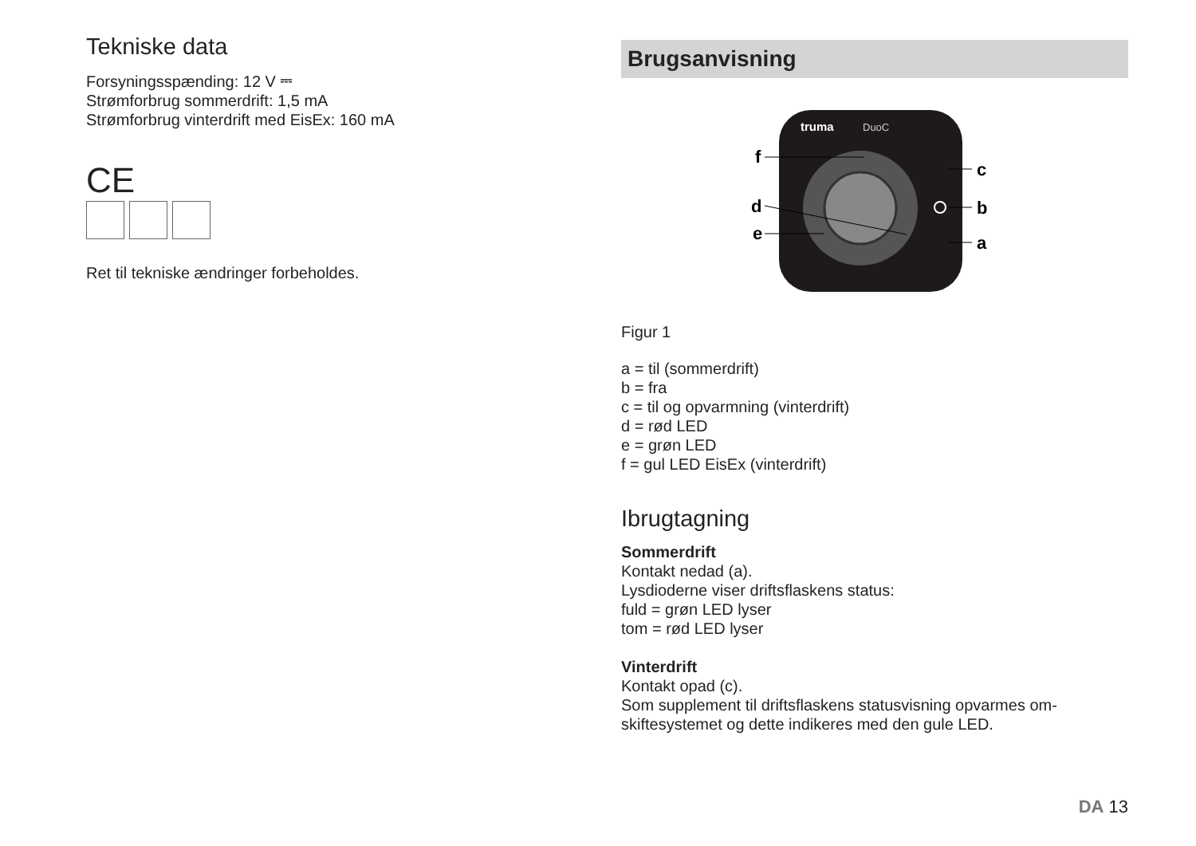Tekniske data
Forsyningsspænding: 12 V ⎓
Strømforbrug sommerdrift: 1,5 mA
Strømforbrug vinterdrift med EisEx: 160 mA
CE
Ret til tekniske ændringer forbeholdes.
Brugsanvisning
truma
DuoC
f
d
e
c
b
a
Figur 1
a = til (sommerdrift)
b = fra
c = til og opvarmning (vinterdrift)
d = rød LED
e = grøn LED
f = gul LED EisEx (vinterdrift)
Ibrugtagning
Sommerdrift
Kontakt nedad (a).
Lysdioderne viser driftsflaskens status:
fuld = grøn LED lyser
tom = rød LED lyser
Vinterdrift
Kontakt opad (c).
Som supplement til driftsflaskens statusvisning opvarmes om-skiftesystemet og dette indikeres med den gule LED.
DA 13